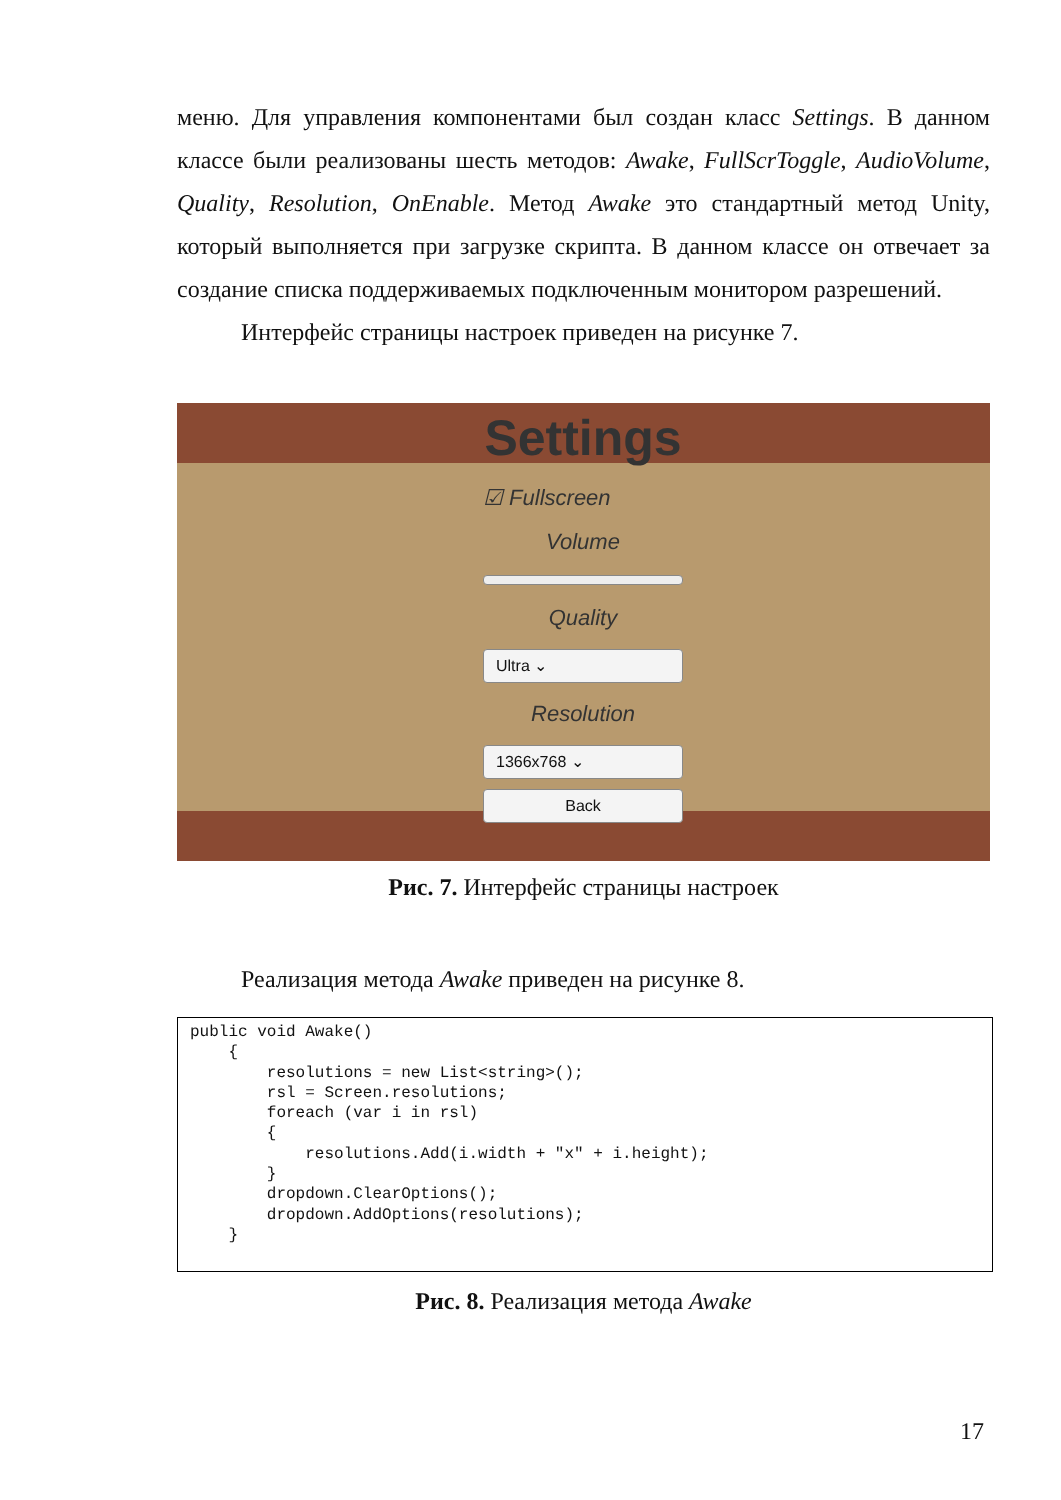меню. Для управления компонентами был создан класс Settings. В данном классе были реализованы шесть методов: Awake, FullScrToggle, AudioVolume, Quality, Resolution, OnEnable. Метод Awake это стандартный метод Unity, который выполняется при загрузке скрипта. В данном классе он отвечает за создание списка поддерживаемых подключенным монитором разрешений.
Интерфейс страницы настроек приведен на рисунке 7.
Settings
☑ Fullscreen
Volume
Quality
Ultra ⌄
Resolution
1366x768 ⌄
Back
Рис. 7. Интерфейс страницы настроек
Реализация метода Awake приведен на рисунке 8.
public void Awake()
    {
        resolutions = new List<string>();
        rsl = Screen.resolutions;
        foreach (var i in rsl)
        {
            resolutions.Add(i.width + "x" + i.height);
        }
        dropdown.ClearOptions();
        dropdown.AddOptions(resolutions);
    }
Рис. 8. Реализация метода Awake
17